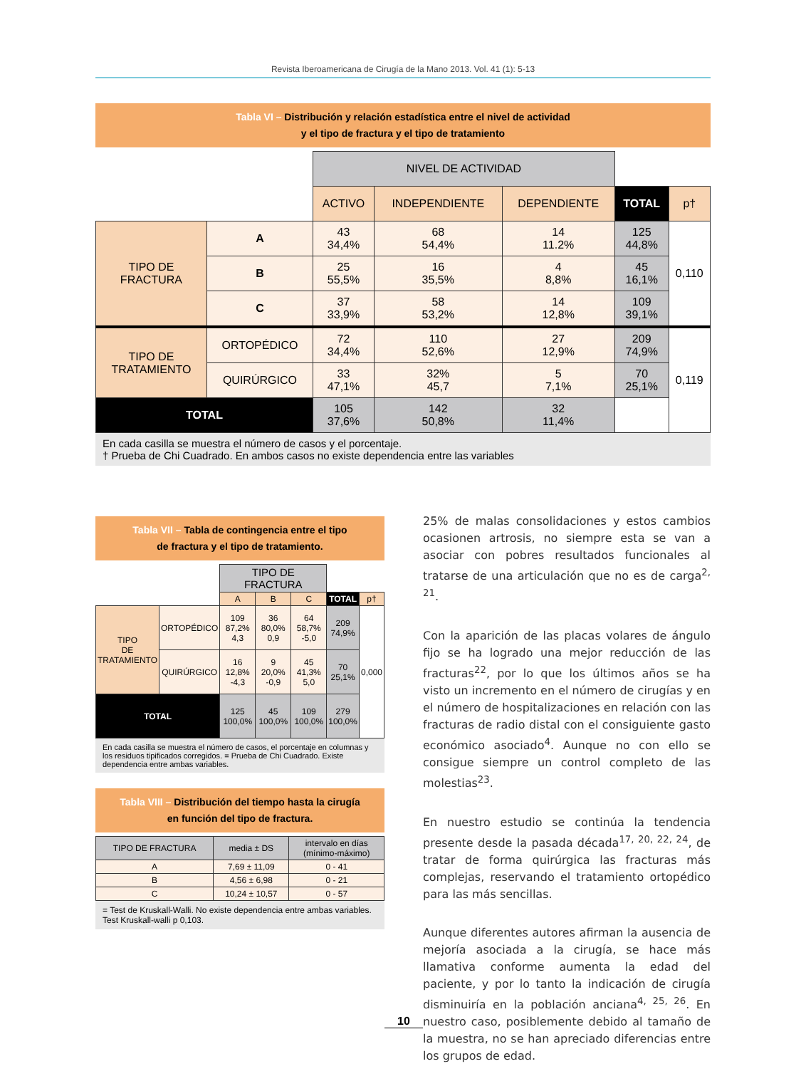Revista Iberoamericana de Cirugía de la Mano 2013. Vol. 41 (1): 5-13
Tabla VI – Distribución y relación estadística entre el nivel de actividad
y el tipo de fractura y el tipo de tratamiento
| | | NIVEL DE ACTIVIDAD | | | | |
| | | ACTIVO | INDEPENDIENTE | DEPENDIENTE | TOTAL | p† |
| TIPO DE FRACTURA | A | 43 34,4% | 68 54,4% | 14 11.2% | 125 44,8% | 0,110 |
| | B | 25 55,5% | 16 35,5% | 4 8,8% | 45 16,1% | |
| | C | 37 33,9% | 58 53,2% | 14 12,8% | 109 39,1% | |
| TIPO DE TRATAMIENTO | ORTOPÉDICO | 72 34,4% | 110 52,6% | 27 12,9% | 209 74,9% | 0,119 |
| | QUIRÚRGICO | 33 47,1% | 32% 45,7 | 5 7,1% | 70 25,1% | |
| TOTAL | | 105 37,6% | 142 50,8% | 32 11,4% | | |
En cada casilla se muestra el número de casos y el porcentaje.
† Prueba de Chi Cuadrado. En ambos casos no existe dependencia entre las variables
Tabla VII – Tabla de contingencia entre el tipo
de fractura y el tipo de tratamiento.
| | | TIPO DE FRACTURA | | | | |
| | | A | B | C | TOTAL | p† |
| TIPO DE TRATAMIENTO | ORTOPÉDICO | 109 87,2% 4,3 | 36 80,0% 0,9 | 64 58,7% -5,0 | 209 74,9% | 0,000 |
| | QUIRÚRGICO | 16 12,8% -4,3 | 9 20,0% -0,9 | 45 41,3% 5,0 | 70 25,1% | |
| TOTAL | | 125 100,0% | 45 100,0% | 109 100,0% | 279 100,0% | |
En cada casilla se muestra el número de casos, el porcentaje en columnas y los residuos tipificados corregidos. = Prueba de Chi Cuadrado. Existe dependencia entre ambas variables.
Tabla VIII – Distribución del tiempo hasta la cirugía
en función del tipo de fractura.
| TIPO DE FRACTURA | media ± DS | intervalo en días (mínimo-máximo) |
| A | 7,69 ± 11,09 | 0 - 41 |
| B | 4,56 ± 6,98 | 0 - 21 |
| C | 10,24 ± 10,57 | 0 - 57 |
= Test de Kruskall-Walli. No existe dependencia entre ambas variables. Test Kruskall-walli p 0,103.
25% de malas consolidaciones y estos cambios ocasionen artrosis, no siempre esta se van a asociar con pobres resultados funcionales al tratarse de una articulación que no es de carga<sup>2, 21</sup>.
Con la aparición de las placas volares de ángulo fijo se ha logrado una mejor reducción de las fracturas<sup>22</sup>, por lo que los últimos años se ha visto un incremento en el número de cirugías y en el número de hospitalizaciones en relación con las fracturas de radio distal con el consiguiente gasto económico asociado<sup>4</sup>. Aunque no con ello se consigue siempre un control completo de las molestias<sup>23</sup>.
En nuestro estudio se continúa la tendencia presente desde la pasada década<sup>17, 20, 22, 24</sup>, de tratar de forma quirúrgica las fracturas más complejas, reservando el tratamiento ortopédico para las más sencillas.
Aunque diferentes autores afirman la ausencia de mejoría asociada a la cirugía, se hace más llamativa conforme aumenta la edad del paciente, y por lo tanto la indicación de cirugía disminuiría en la población anciana<sup>4, 25, 26</sup>. En nuestro caso, posiblemente debido al tamaño de la muestra, no se han apreciado diferencias entre los grupos de edad.
10